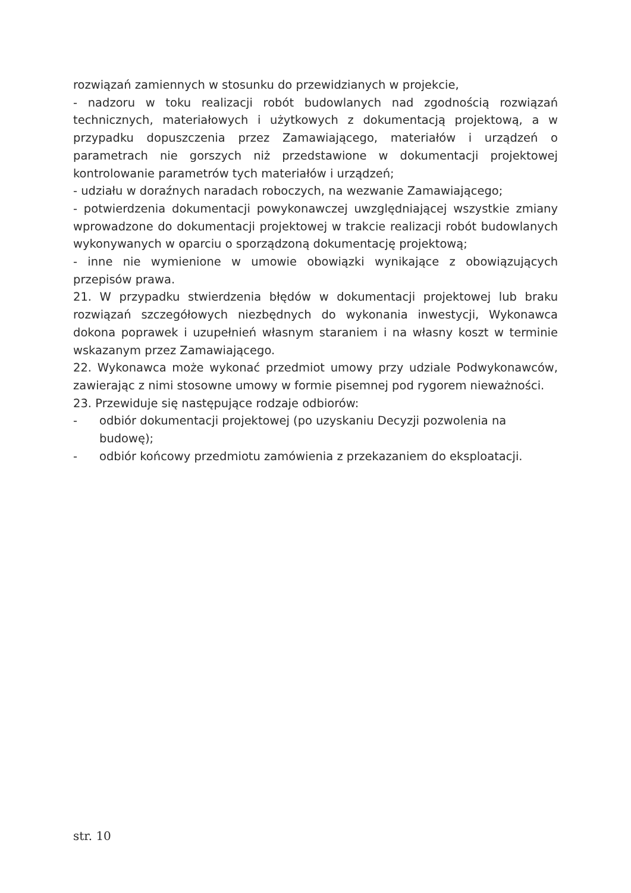rozwiązań zamiennych w stosunku do przewidzianych w projekcie,
- nadzoru w toku realizacji robót budowlanych nad zgodnością rozwiązań technicznych, materiałowych i użytkowych z dokumentacją projektową, a w przypadku dopuszczenia przez Zamawiającego, materiałów i urządzeń o parametrach nie gorszych niż przedstawione w dokumentacji projektowej kontrolowanie parametrów tych materiałów i urządzeń;
- udziału w doraźnych naradach roboczych, na wezwanie Zamawiającego;
- potwierdzenia dokumentacji powykonawczej uwzględniającej wszystkie zmiany wprowadzone do dokumentacji projektowej w trakcie realizacji robót budowlanych wykonywanych w oparciu o sporządzoną dokumentację projektową;
- inne nie wymienione w umowie obowiązki wynikające z obowiązujących przepisów prawa.
21. W przypadku stwierdzenia błędów w dokumentacji projektowej lub braku rozwiązań szczegółowych niezbędnych do wykonania inwestycji, Wykonawca dokona poprawek i uzupełnień własnym staraniem i na własny koszt w terminie wskazanym przez Zamawiającego.
22. Wykonawca może wykonać przedmiot umowy przy udziale Podwykonawców, zawierając z nimi stosowne umowy w formie pisemnej pod rygorem nieważności.
23. Przewiduje się następujące rodzaje odbiorów:
- odbiór dokumentacji projektowej (po uzyskaniu Decyzji pozwolenia na budowę);
- odbiór końcowy przedmiotu zamówienia z przekazaniem do eksploatacji.
str. 10